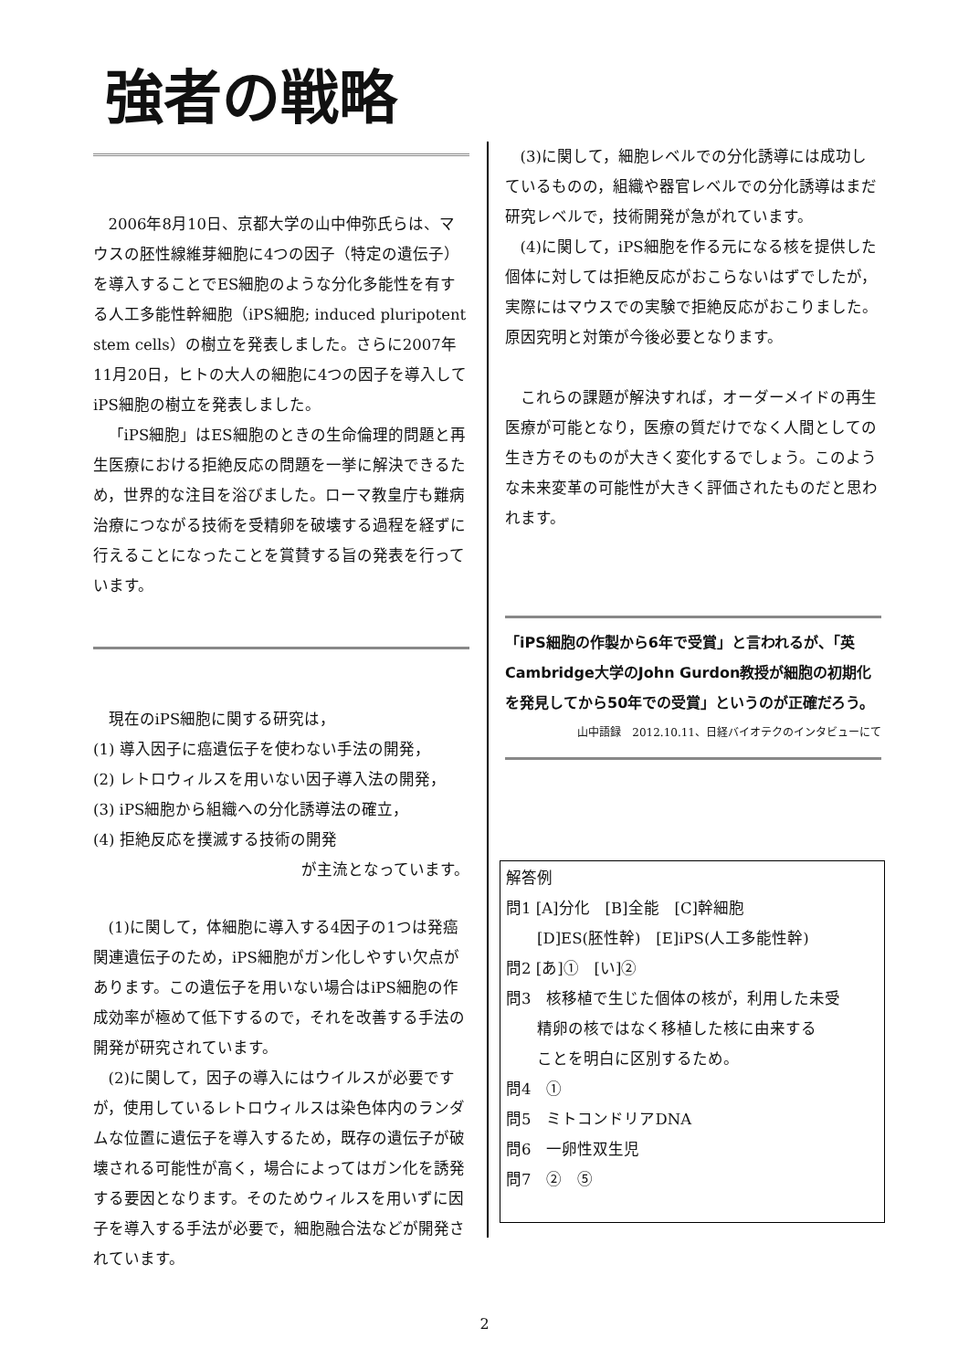強者の戦略
2006年8月10日、京都大学の山中伸弥氏らは、マウスの胚性線維芽細胞に4つの因子（特定の遺伝子）を導入することでES細胞のような分化多能性を有する人工多能性幹細胞（iPS細胞; induced pluripotent stem cells）の樹立を発表しました。さらに2007年11月20日，ヒトの大人の細胞に4つの因子を導入してiPS細胞の樹立を発表しました。
「iPS細胞」はES細胞のときの生命倫理的問題と再生医療における拒絶反応の問題を一挙に解決できるため，世界的な注目を浴びました。ローマ教皇庁も難病治療につながる技術を受精卵を破壊する過程を経ずに行えることになったことを賞賛する旨の発表を行っています。
現在のiPS細胞に関する研究は，
(1) 導入因子に癌遺伝子を使わない手法の開発，
(2) レトロウィルスを用いない因子導入法の開発，
(3) iPS細胞から組織への分化誘導法の確立，
(4) 拒絶反応を撲滅する技術の開発
が主流となっています。
(1)に関して，体細胞に導入する4因子の1つは発癌関連遺伝子のため，iPS細胞がガン化しやすい欠点があります。この遺伝子を用いない場合はiPS細胞の作成効率が極めて低下するので，それを改善する手法の開発が研究されています。
(2)に関して，因子の導入にはウイルスが必要ですが，使用しているレトロウィルスは染色体内のランダムな位置に遺伝子を導入するため，既存の遺伝子が破壊される可能性が高く，場合によってはガン化を誘発する要因となります。そのためウィルスを用いずに因子を導入する手法が必要で，細胞融合法などが開発されています。
(3)に関して，細胞レベルでの分化誘導には成功しているものの，組織や器官レベルでの分化誘導はまだ研究レベルで，技術開発が急がれています。
(4)に関して，iPS細胞を作る元になる核を提供した個体に対しては拒絶反応がおこらないはずでしたが，実際にはマウスでの実験で拒絶反応がおこりました。原因究明と対策が今後必要となります。
これらの課題が解決すれば，オーダーメイドの再生医療が可能となり，医療の質だけでなく人間としての生き方そのものが大きく変化するでしょう。このような未来変革の可能性が大きく評価されたものだと思われます。
「iPS細胞の作製から6年で受賞」と言われるが、「英Cambridge大学のJohn Gurdon教授が細胞の初期化を発見してから50年での受賞」というのが正確だろう。
山中語録　2012.10.11、日経バイオテクのインタビューにて
解答例
問1 [A]分化　[B]全能　[C]幹細胞
　　[D]ES(胚性幹)　[E]iPS(人工多能性幹)
問2 [あ]①　[い]②
問3　核移植で生じた個体の核が，利用した未受
　　精卵の核ではなく移植した核に由来する
　　ことを明白に区別するため。
問4　①
問5　ミトコンドリアDNA
問6　一卵性双生児
問7　②　⑤
2